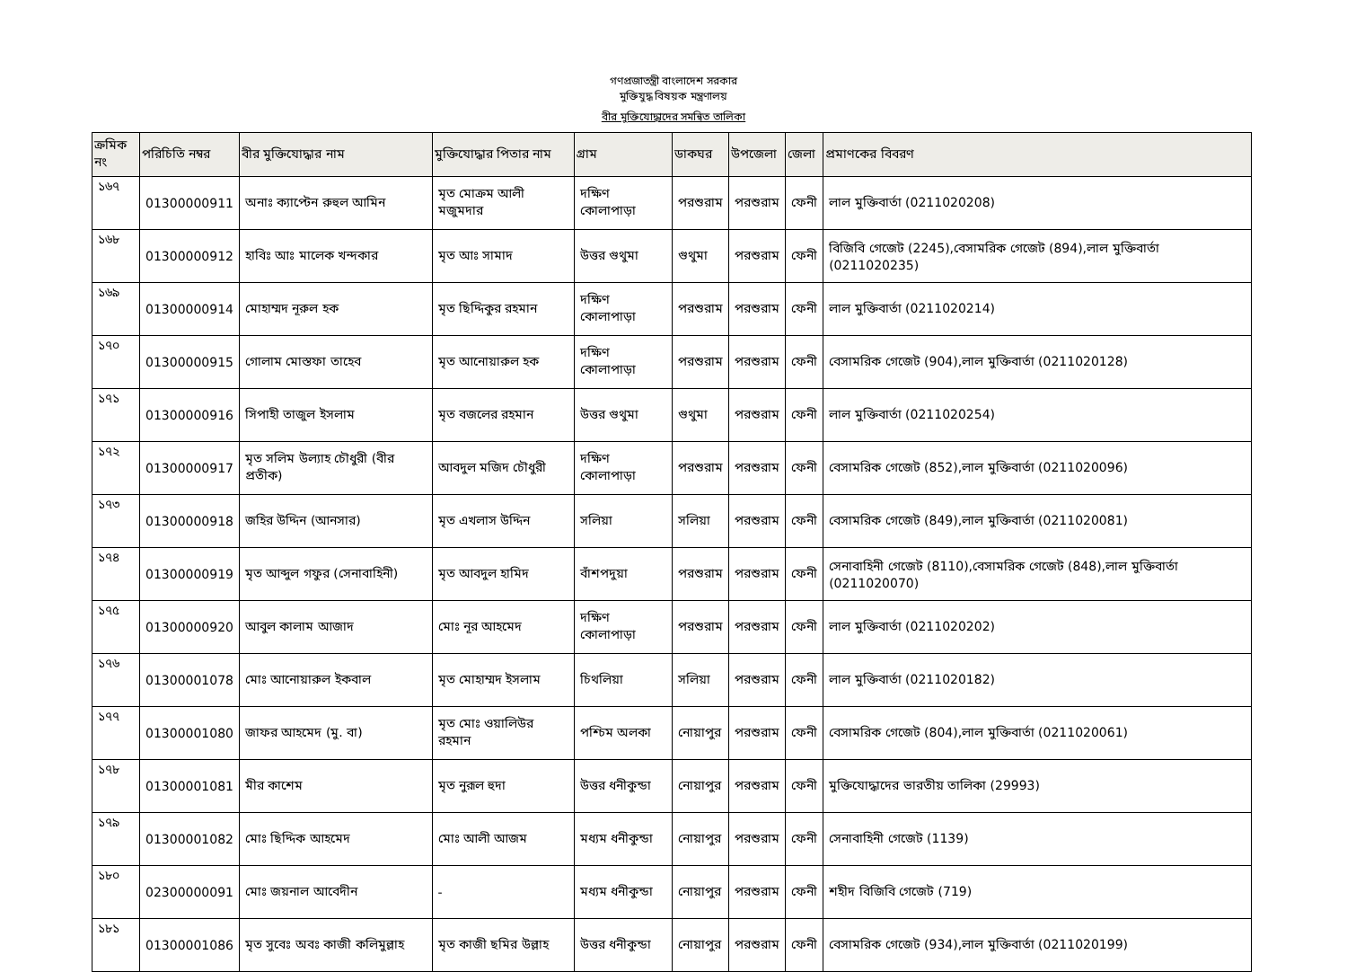গণপ্রজাতন্ত্রী বাংলাদেশ সরকার
মুক্তিযুদ্ধ বিষয়ক মন্ত্রণালয়
বীর মুক্তিযোদ্ধাদের সমন্বিত তালিকা
| ক্রমিক নং | পরিচিতি নম্বর | বীর মুক্তিযোদ্ধার নাম | মুক্তিযোদ্ধার পিতার নাম | গ্রাম | ডাকঘর | উপজেলা | জেলা | প্রমাণকের বিবরণ |
| --- | --- | --- | --- | --- | --- | --- | --- | --- |
| ১৬৭ | 01300000911 | অনাঃ ক্যাপ্টেন রুহুল আমিন | মৃত মোক্রম আলী মজুমদার | দক্ষিণ কোলাপাড়া | পরশুরাম | পরশুরাম | ফেনী | লাল মুক্তিবার্তা (0211020208) |
| ১৬৮ | 01300000912 | হাবিঃ আঃ মালেক খন্দকার | মৃত আঃ সামাদ | উত্তর গুথুমা | গুথুমা | পরশুরাম | ফেনী | বিজিবি গেজেট (2245),বেসামরিক গেজেট (894),লাল মুক্তিবার্তা (0211020235) |
| ১৬৯ | 01300000914 | মোহাম্মদ নূরুল হক | মৃত ছিদ্দিকুর রহমান | দক্ষিণ কোলাপাড়া | পরশুরাম | পরশুরাম | ফেনী | লাল মুক্তিবার্তা (0211020214) |
| ১৭০ | 01300000915 | গোলাম মোস্তফা তাহেব | মৃত আনোয়ারুল হক | দক্ষিণ কোলাপাড়া | পরশুরাম | পরশুরাম | ফেনী | বেসামরিক গেজেট (904),লাল মুক্তিবার্তা (0211020128) |
| ১৭১ | 01300000916 | সিপাহী তাজুল ইসলাম | মৃত বজলের রহমান | উত্তর গুথুমা | গুথুমা | পরশুরাম | ফেনী | লাল মুক্তিবার্তা (0211020254) |
| ১৭২ | 01300000917 | মৃত সলিম উল্যাহ চৌধুরী (বীর প্রতীক) | আবদুল মজিদ চৌধুরী | দক্ষিণ কোলাপাড়া | পরশুরাম | পরশুরাম | ফেনী | বেসামরিক গেজেট (852),লাল মুক্তিবার্তা (0211020096) |
| ১৭৩ | 01300000918 | জহির উদ্দিন (আনসার) | মৃত এখলাস উদ্দিন | সলিয়া | সলিয়া | পরশুরাম | ফেনী | বেসামরিক গেজেট (849),লাল মুক্তিবার্তা (0211020081) |
| ১৭৪ | 01300000919 | মৃত আব্দুল গফুর (সেনাবাহিনী) | মৃত আবদুল হামিদ | বাঁশপদুয়া | পরশুরাম | পরশুরাম | ফেনী | সেনাবাহিনী গেজেট (8110),বেসামরিক গেজেট (848),লাল মুক্তিবার্তা (0211020070) |
| ১৭৫ | 01300000920 | আবুল কালাম আজাদ | মোঃ নূর আহমেদ | দক্ষিণ কোলাপাড়া | পরশুরাম | পরশুরাম | ফেনী | লাল মুক্তিবার্তা (0211020202) |
| ১৭৬ | 01300001078 | মোঃ আনোয়ারুল ইকবাল | মৃত মোহাম্মদ ইসলাম | চিথলিয়া | সলিয়া | পরশুরাম | ফেনী | লাল মুক্তিবার্তা (0211020182) |
| ১৭৭ | 01300001080 | জাফর আহমেদ (মু. বা) | মৃত মোঃ ওয়ালিউর রহমান | পশ্চিম অলকা | নোয়াপুর | পরশুরাম | ফেনী | বেসামরিক গেজেট (804),লাল মুক্তিবার্তা (0211020061) |
| ১৭৮ | 01300001081 | মীর কাশেম | মৃত নুরূল হুদা | উত্তর ধনীকুন্ডা | নোয়াপুর | পরশুরাম | ফেনী | মুক্তিযোদ্ধাদের ভারতীয় তালিকা (29993) |
| ১৭৯ | 01300001082 | মোঃ ছিদ্দিক আহমেদ | মোঃ আলী আজম | মধ্যম ধনীকুন্ডা | নোয়াপুর | পরশুরাম | ফেনী | সেনাবাহিনী গেজেট (1139) |
| ১৮০ | 02300000091 | মোঃ জয়নাল আবেদীন | - | মধ্যম ধনীকুন্ডা | নোয়াপুর | পরশুরাম | ফেনী | শহীদ বিজিবি গেজেট (719) |
| ১৮১ | 01300001086 | মৃত সুবেঃ অবঃ কাজী কলিমুল্লাহ | মৃত কাজী ছমির উল্লাহ | উত্তর ধনীকুন্ডা | নোয়াপুর | পরশুরাম | ফেনী | বেসামরিক গেজেট (934),লাল মুক্তিবার্তা (0211020199) |